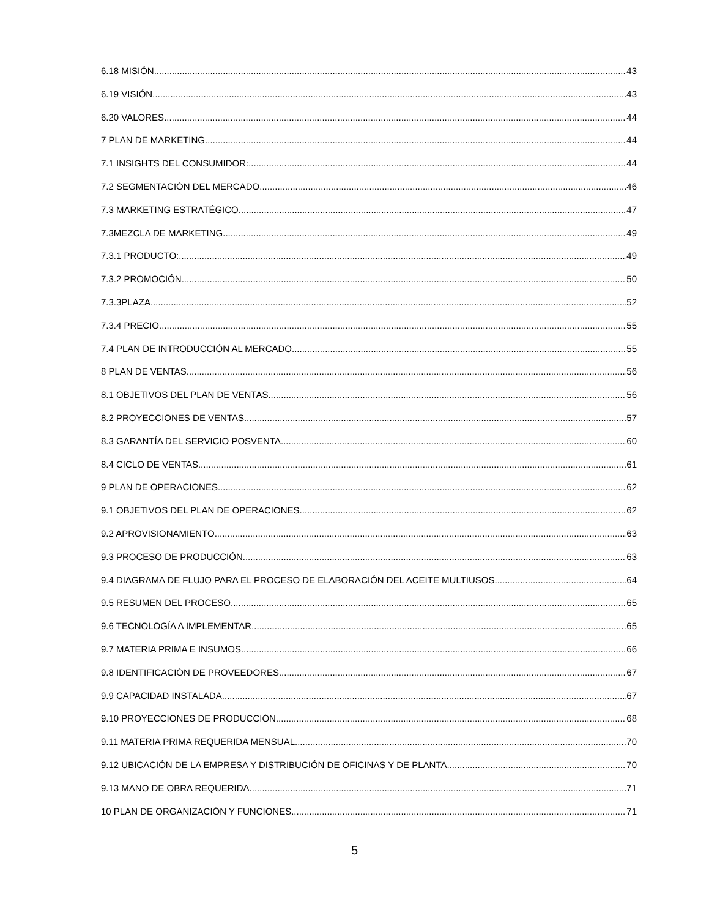6.18 MISIÓN 43
6.19 VISIÓN 43
6.20 VALORES 44
7 PLAN DE MARKETING 44
7.1 INSIGHTS DEL CONSUMIDOR: 44
7.2 SEGMENTACIÓN DEL MERCADO 46
7.3 MARKETING ESTRATÉGICO 47
7.3MEZCLA DE MARKETING 49
7.3.1 PRODUCTO: 49
7.3.2 PROMOCIÓN 50
7.3.3PLAZA 52
7.3.4 PRECIO 55
7.4 PLAN DE INTRODUCCIÓN AL MERCADO 55
8 PLAN DE VENTAS 56
8.1 OBJETIVOS DEL PLAN DE VENTAS 56
8.2 PROYECCIONES DE VENTAS 57
8.3 GARANTÍA DEL SERVICIO POSVENTA 60
8.4 CICLO DE VENTAS 61
9 PLAN DE OPERACIONES 62
9.1 OBJETIVOS DEL PLAN DE OPERACIONES 62
9.2 APROVISIONAMIENTO 63
9.3 PROCESO DE PRODUCCIÓN. 63
9.4 DIAGRAMA DE FLUJO PARA EL PROCESO DE ELABORACIÓN DEL ACEITE MULTIUSOS 64
9.5 RESUMEN DEL PROCESO 65
9.6 TECNOLOGÍA A IMPLEMENTAR 65
9.7 MATERIA PRIMA E INSUMOS 66
9.8 IDENTIFICACIÓN DE PROVEEDORES 67
9.9 CAPACIDAD INSTALADA 67
9.10 PROYECCIONES DE PRODUCCIÓN 68
9.11 MATERIA PRIMA REQUERIDA MENSUAL 70
9.12 UBICACIÓN DE LA EMPRESA Y DISTRIBUCIÓN DE OFICINAS Y DE PLANTA. 70
9.13 MANO DE OBRA REQUERIDA 71
10 PLAN DE ORGANIZACIÓN Y FUNCIONES 71
5